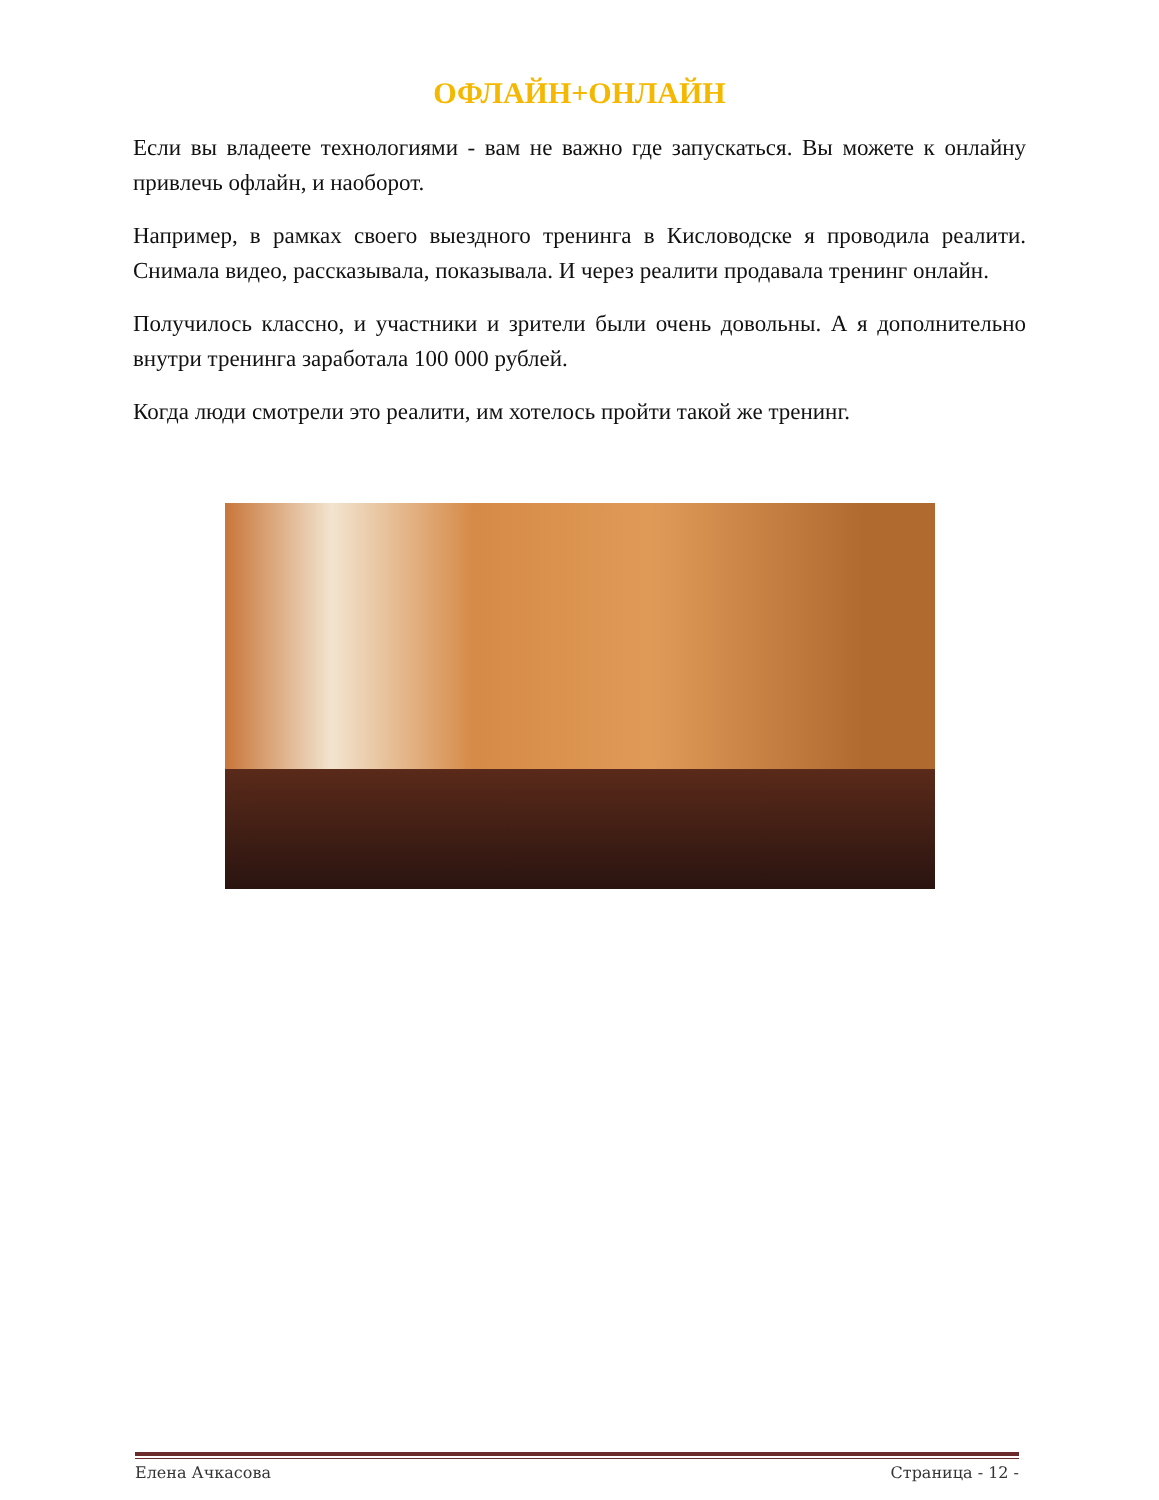ОФЛАЙН+ОНЛАЙН
Если вы владеете технологиями - вам не важно где запускаться. Вы можете к онлайну привлечь офлайн, и наоборот.
Например, в рамках своего выездного тренинга в Кисловодске я проводила реалити. Снимала видео, рассказывала, показывала. И через реалити продавала тренинг онлайн.
Получилось классно, и участники и зрители были очень довольны. А я дополнительно внутри тренинга заработала 100 000 рублей.
Когда люди смотрели это реалити, им хотелось пройти такой же тренинг.
Елена Ачкасова Страница - 12 -